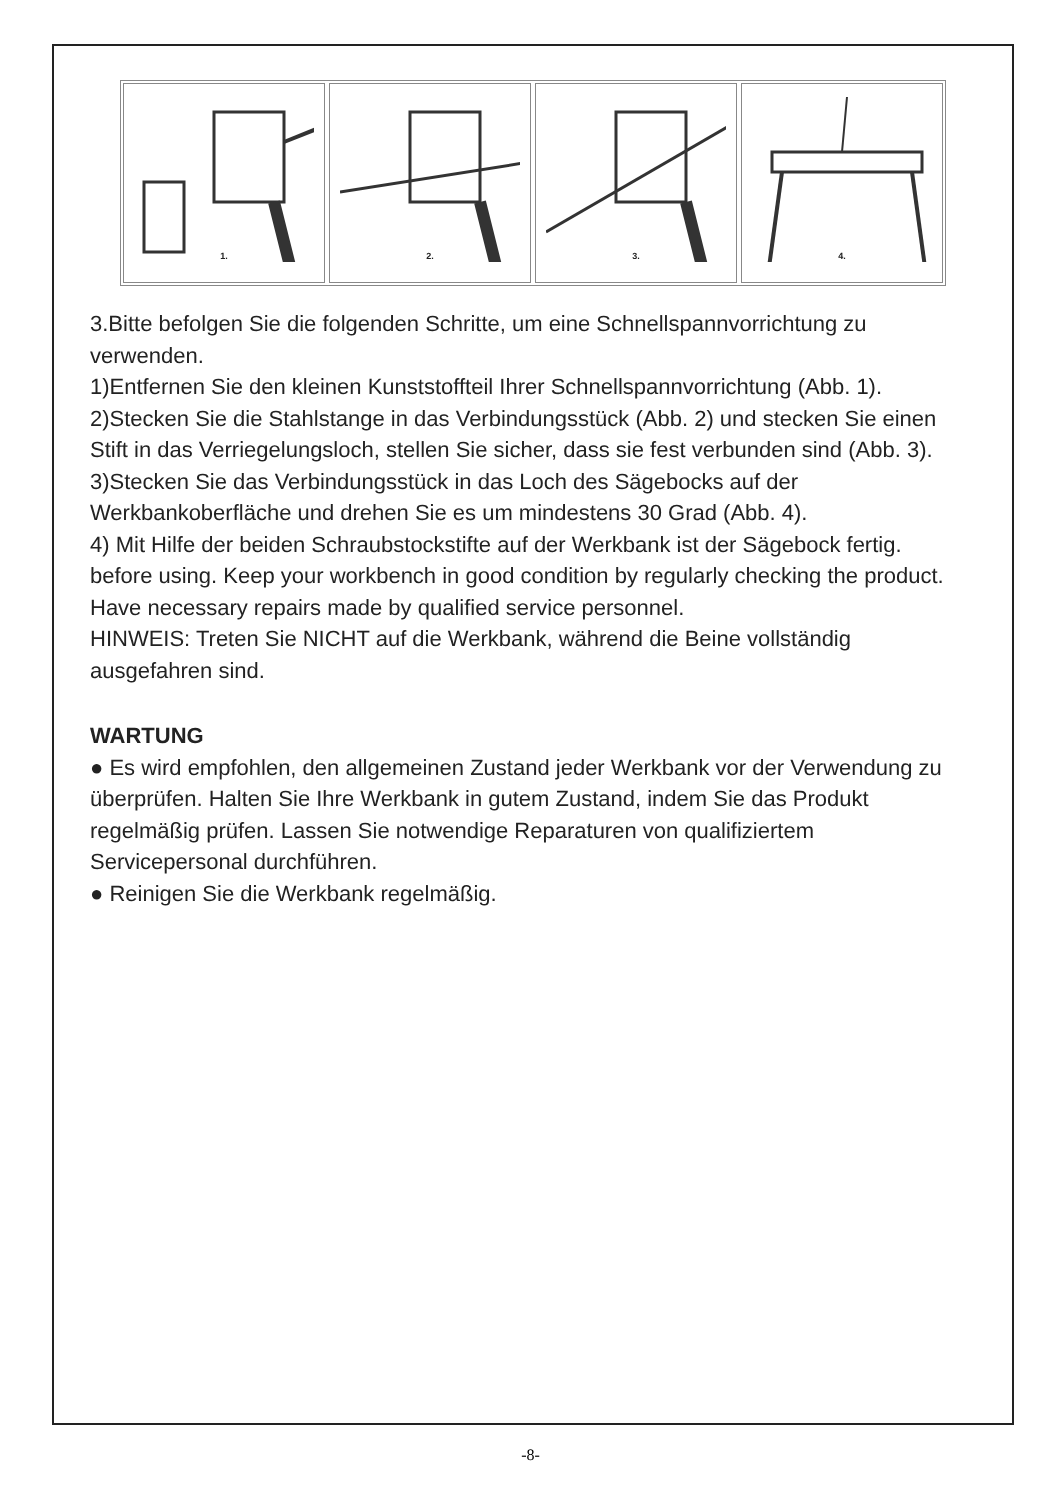1. 2. 3. 4.
3.Bitte befolgen Sie die folgenden Schritte, um eine Schnellspannvorrichtung zu verwenden.
1)Entfernen Sie den kleinen Kunststoffteil Ihrer Schnellspannvorrichtung (Abb. 1).
2)Stecken Sie die Stahlstange in das Verbindungsstück (Abb. 2) und stecken Sie einen Stift in das Verriegelungsloch, stellen Sie sicher, dass sie fest verbunden sind (Abb. 3).
3)Stecken Sie das Verbindungsstück in das Loch des Sägebocks auf der Werkbankoberfläche und drehen Sie es um mindestens 30 Grad (Abb. 4).
4) Mit Hilfe der beiden Schraubstockstifte auf der Werkbank ist der Sägebock fertig.
before using. Keep your workbench in good condition by regularly checking the product. Have necessary repairs made by qualified service personnel.
HINWEIS: Treten Sie NICHT auf die Werkbank, während die Beine vollständig ausgefahren sind.
WARTUNG
● Es wird empfohlen, den allgemeinen Zustand jeder Werkbank vor der Verwendung zu überprüfen. Halten Sie Ihre Werkbank in gutem Zustand, indem Sie das Produkt regelmäßig prüfen. Lassen Sie notwendige Reparaturen von qualifiziertem Servicepersonal durchführen.
● Reinigen Sie die Werkbank regelmäßig.
-8-